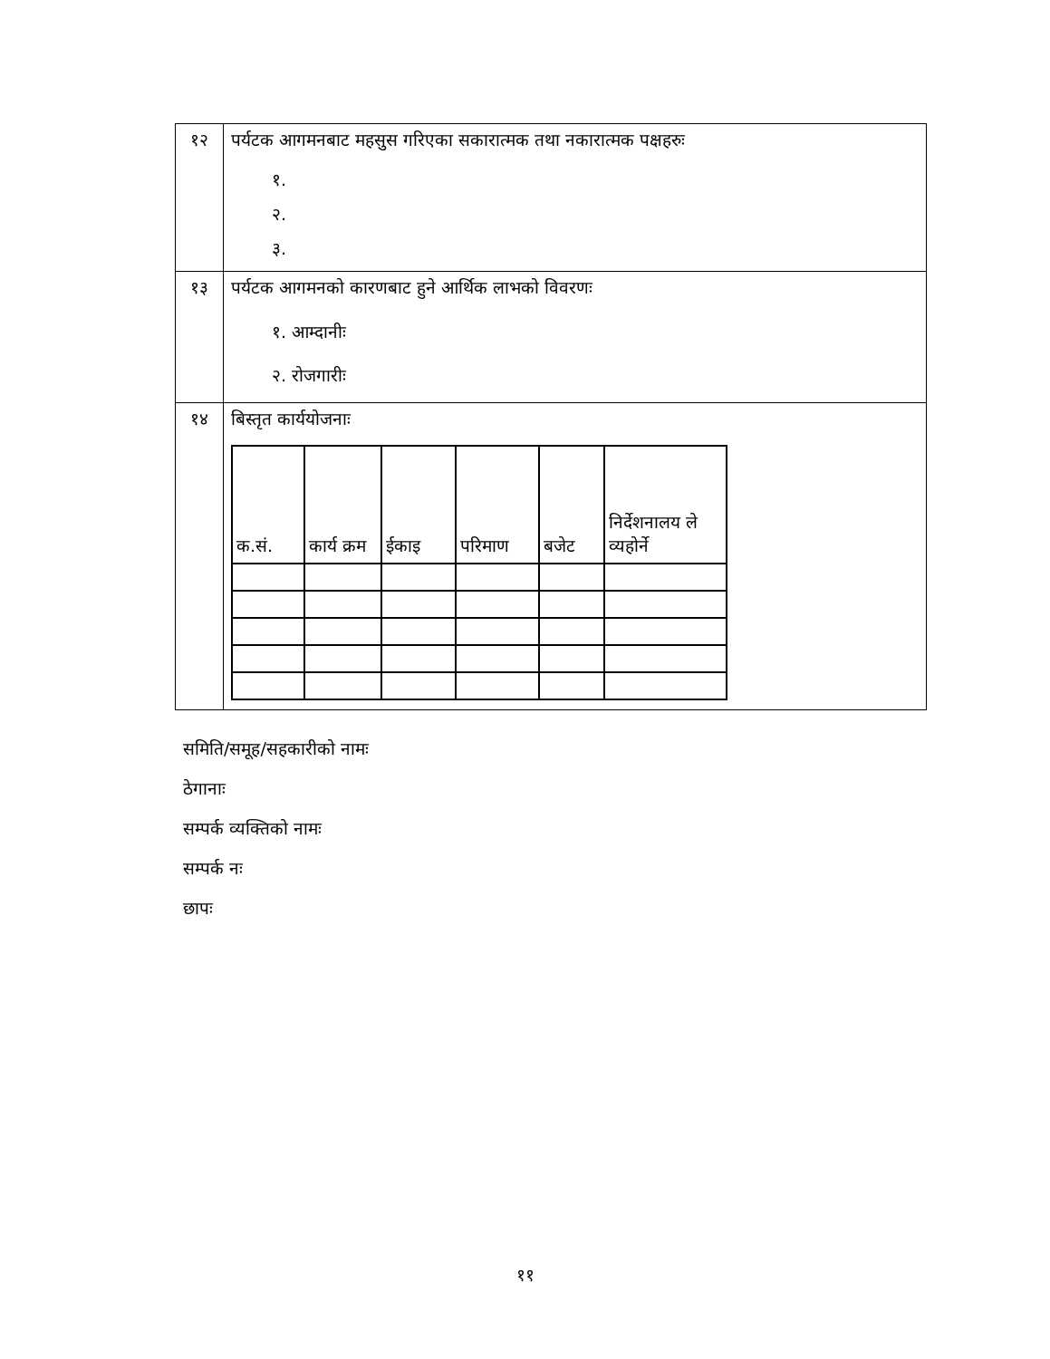| १२ | पर्यटक आगमनबाट महसुस गरिएका सकारात्मक तथा नकारात्मक पक्षहरुः १. २. ३. |
| १३ | पर्यटक आगमनको कारणबाट हुने आर्थिक लाभको विवरणः १. आम्दानीः २. रोजगारीः |
| १४ | बिस्तृत कार्ययोजनाः / क.सं. / कार्य क्रम / ईकाइ / परिमाण / बजेट / निर्देशनालय ले व्यहोर्ने / / --- / --- / --- / --- / --- / --- / |
समिति/समूह/सहकारीको नामः
ठेगानाः
सम्पर्क व्यक्तिको नामः
सम्पर्क नः
छापः
११